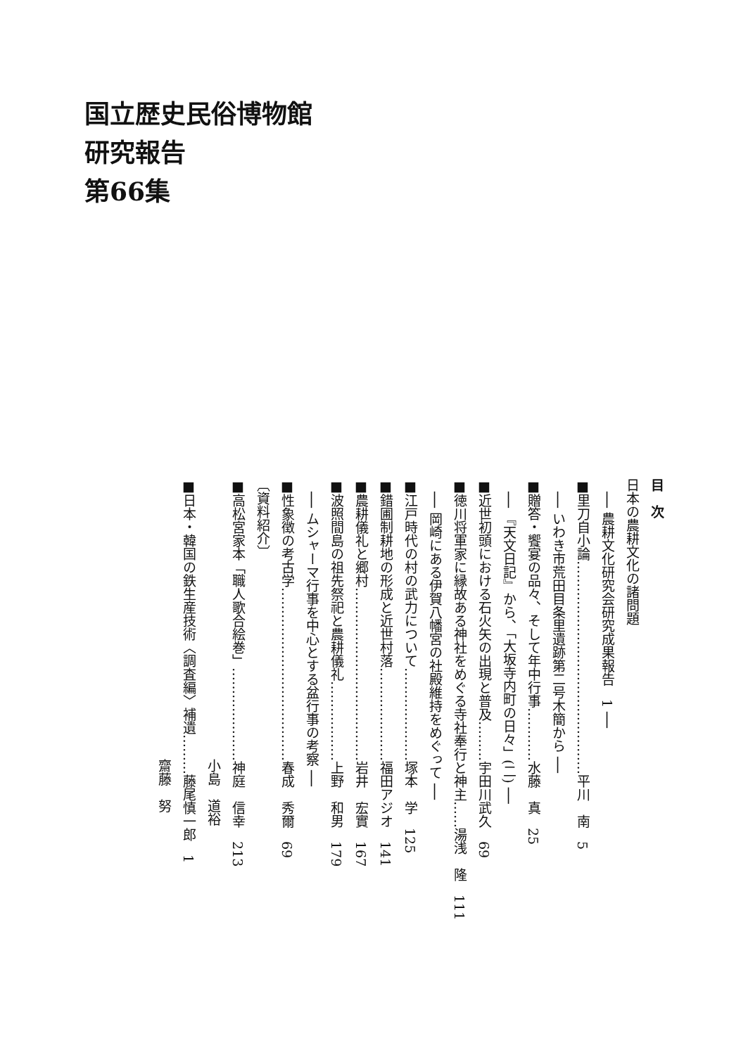国立歴史民俗博物館
研究報告
第66集
目　次
日本の農耕文化の諸問題
　── 農耕文化研究会研究成果報告　1 ──
■里刀自小論…………………………………………平川　南　5
　── いわき市荒田目条里遺跡第二号木簡から ──
■贈答・饗宴の品々、そして年中行事…………水藤　真　25
　── 『天文日記』から、「大坂寺内町の日々」(二) ──
■近世初頭における石火矢の出現と普及………宇田川武久　69
■徳川将軍家に縁故ある神社をめぐる寺社奉行と神主……湯浅　隆　111
　── 岡崎にある伊賀八幡宮の社殿維持をめぐって ──
■江戸時代の村の武力について…………………塚本　学　125
■錯圃制耕地の形成と近世村落…………………福田アジオ　141
■農耕儀礼と郷村…………………………………岩井　宏實　167
■波照間島の祖先祭祀と農耕儀礼………………上野　和男　179
　── ムシャーマ行事を中心とする盆行事の考察 ──
■性象徴の考古学…………………………………春成　秀爾　69
〔資料紹介〕
■高松宮家本「職人歌合絵巻」…………………神庭　信幸　213
　　　　　　　　　　　　　　　　　　　　　小島　道裕
■日本・韓国の鉄生産技術〈調査編〉補遺………藤尾慎一郎　1
　　　　　　　　　　　　　　　　　　　　　齋藤　努